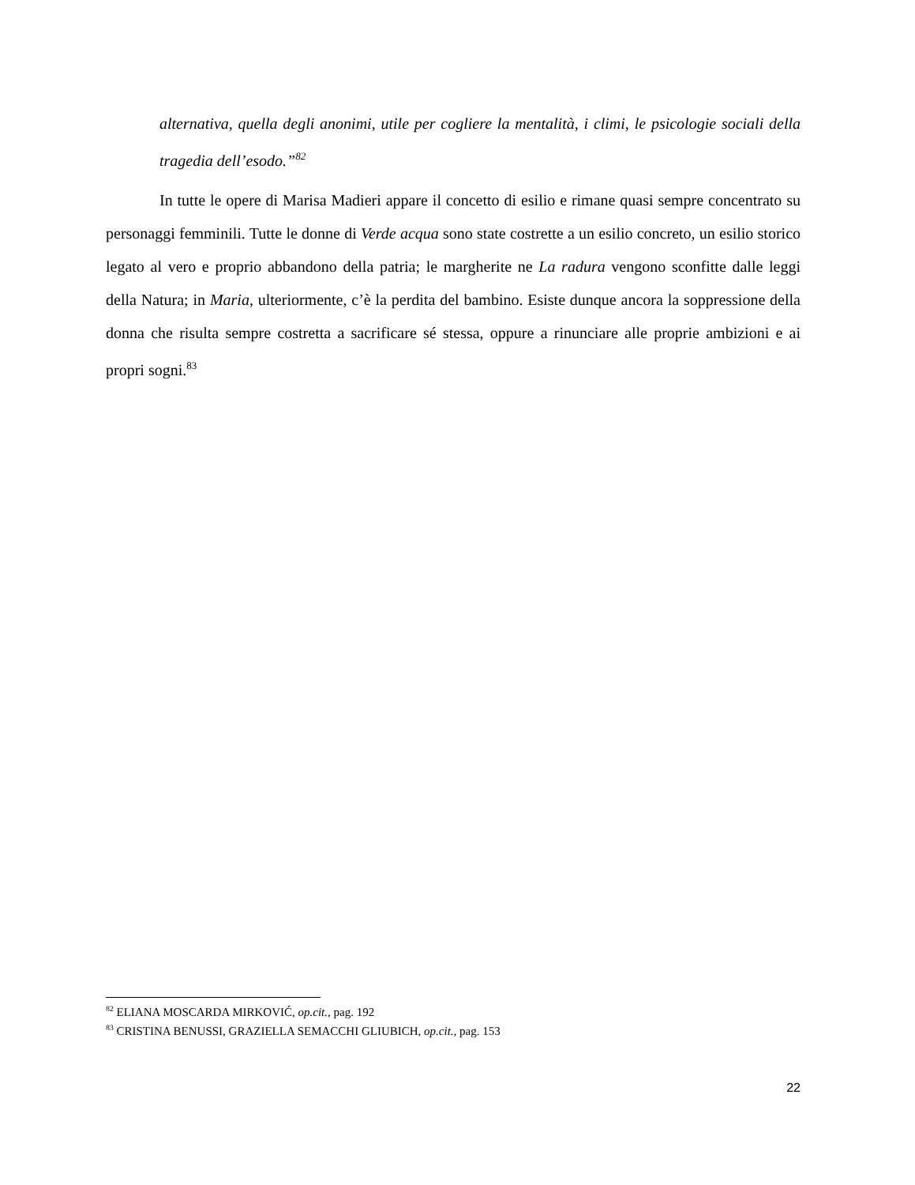alternativa, quella degli anonimi, utile per cogliere la mentalità, i climi, le psicologie sociali della tragedia dell’esodo.”<sup>82</sup>
In tutte le opere di Marisa Madieri appare il concetto di esilio e rimane quasi sempre concentrato su personaggi femminili. Tutte le donne di Verde acqua sono state costrette a un esilio concreto, un esilio storico legato al vero e proprio abbandono della patria; le margherite ne La radura vengono sconfitte dalle leggi della Natura; in Maria, ulteriormente, c’è la perdita del bambino. Esiste dunque ancora la soppressione della donna che risulta sempre costretta a sacrificare sé stessa, oppure a rinunciare alle proprie ambizioni e ai propri sogni.<sup>83</sup>
<sup>82</sup> ELIANA MOSCARDA MIRKOVIĆ, op.cit., pag. 192
<sup>83</sup> CRISTINA BENUSSI, GRAZIELLA SEMACCHI GLIUBICH, op.cit., pag. 153
22